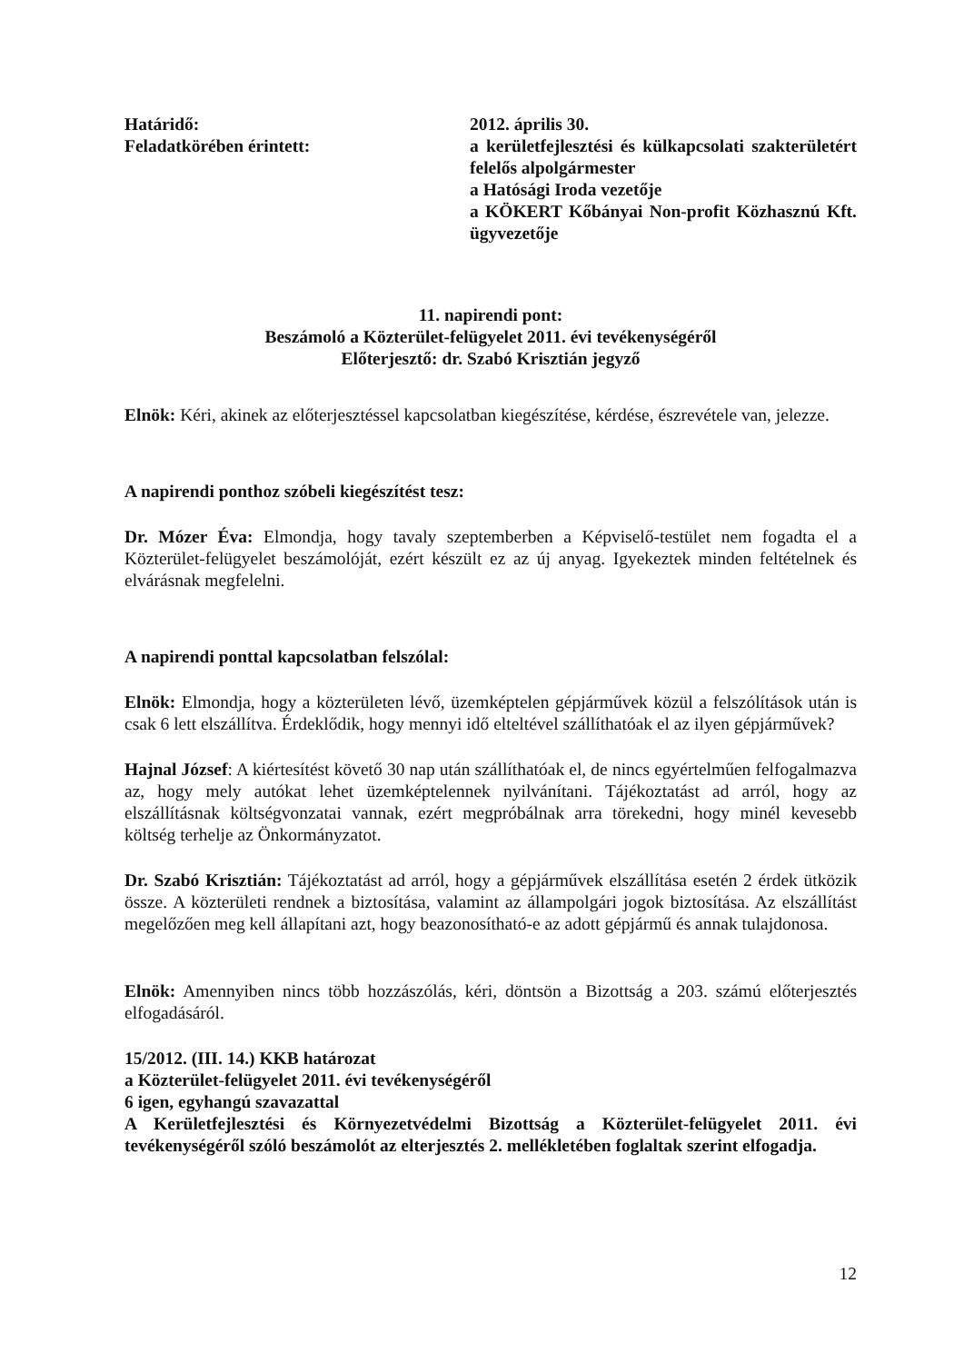Határidő:
Feladatkörében érintett:
2012. április 30.
a kerületfejlesztési és külkapcsolati szakterületért felelős alpolgármester
a Hatósági Iroda vezetője
a KÖKERT Kőbányai Non-profit Közhasznú Kft. ügyvezetője
11. napirendi pont:
Beszámoló a Közterület-felügyelet 2011. évi tevékenységéről
Előterjesztő: dr. Szabó Krisztián jegyző
Elnök: Kéri, akinek az előterjesztéssel kapcsolatban kiegészítése, kérdése, észrevétele van, jelezze.
A napirendi ponthoz szóbeli kiegészítést tesz:
Dr. Mózer Éva: Elmondja, hogy tavaly szeptemberben a Képviselő-testület nem fogadta el a Közterület-felügyelet beszámolóját, ezért készült ez az új anyag. Igyekeztek minden feltételnek és elvárásnak megfelelni.
A napirendi ponttal kapcsolatban felszólal:
Elnök: Elmondja, hogy a közterületen lévő, üzemképtelen gépjárművek közül a felszólítások után is csak 6 lett elszállítva. Érdeklődik, hogy mennyi idő elteltével szállíthatóak el az ilyen gépjárművek?
Hajnal József: A kiértesítést követő 30 nap után szállíthatóak el, de nincs egyértelműen felfogalmazva az, hogy mely autókat lehet üzemképtelennek nyilvánítani. Tájékoztatást ad arról, hogy az elszállításnak költségvonzatai vannak, ezért megpróbálnak arra törekedni, hogy minél kevesebb költség terhelje az Önkormányzatot.
Dr. Szabó Krisztián: Tájékoztatást ad arról, hogy a gépjárművek elszállítása esetén 2 érdek ütközik össze. A közterületi rendnek a biztosítása, valamint az állampolgári jogok biztosítása. Az elszállítást megelőzően meg kell állapítani azt, hogy beazonosítható-e az adott gépjármű és annak tulajdonosa.
Elnök: Amennyiben nincs több hozzászólás, kéri, döntsön a Bizottság a 203. számú előterjesztés elfogadásáról.
15/2012. (III. 14.) KKB határozat
a Közterület-felügyelet 2011. évi tevékenységéről
6 igen, egyhangú szavazattal
A Kerületfejlesztési és Környezetvédelmi Bizottság a Közterület-felügyelet 2011. évi tevékenységéről szóló beszámolót az elterjesztés 2. mellékletében foglaltak szerint elfogadja.
12